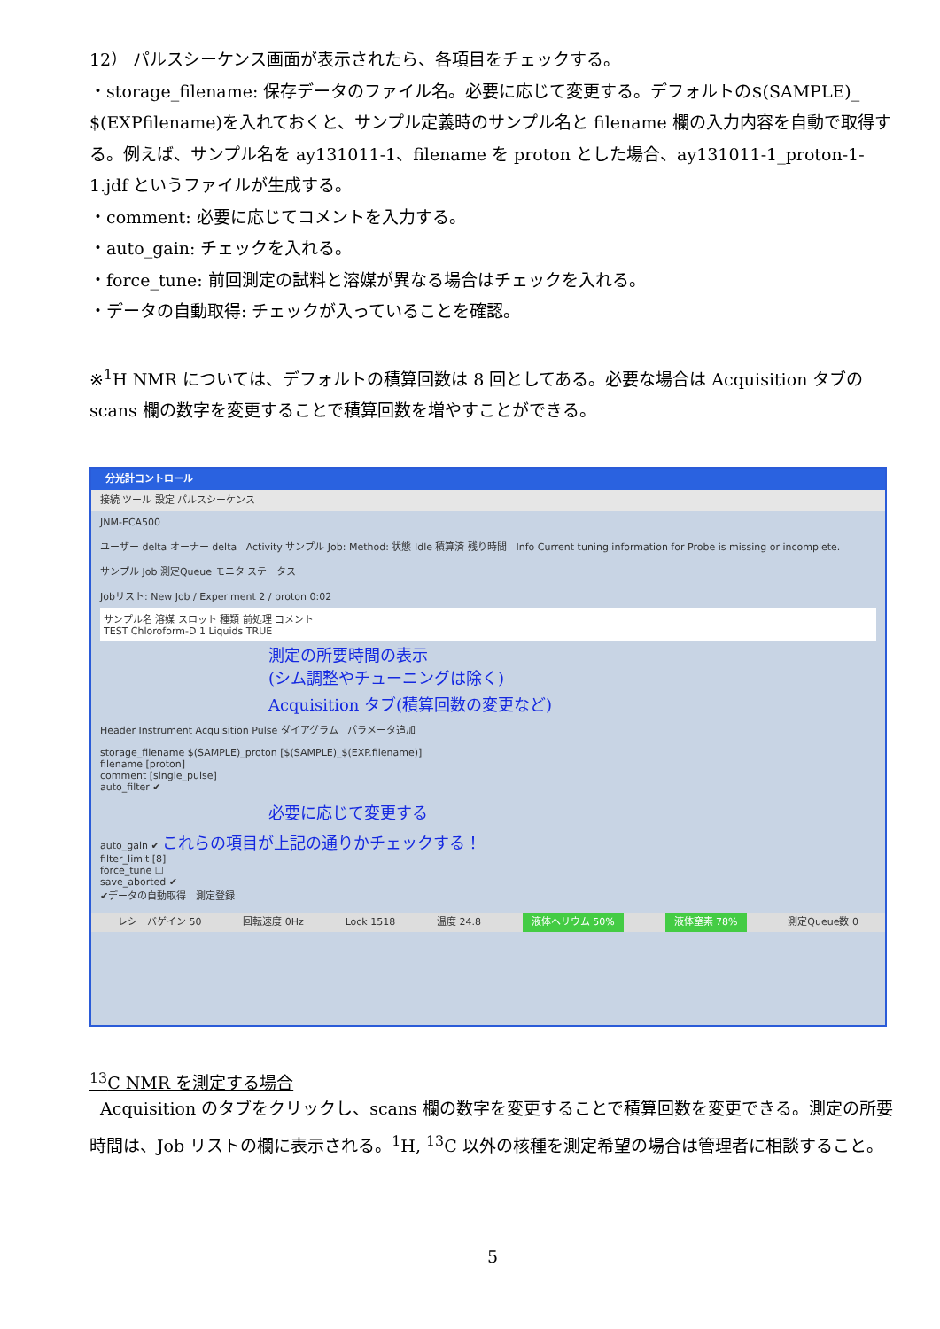12） パルスシーケンス画面が表示されたら、各項目をチェックする。
・storage_filename: 保存データのファイル名。必要に応じて変更する。デフォルトの$(SAMPLE)_ $(EXPfilename)を入れておくと、サンプル定義時のサンプル名と filename 欄の入力内容を自動で取得する。例えば、サンプル名を ay131011-1、filename を proton とした場合、ay131011-1_proton-1-1.jdf というファイルが生成する。
・comment: 必要に応じてコメントを入力する。
・auto_gain: チェックを入れる。
・force_tune: 前回測定の試料と溶媒が異なる場合はチェックを入れる。
・データの自動取得: チェックが入っていることを確認。
※<sup>1</sup>H NMR については、デフォルトの積算回数は 8 回としてある。必要な場合は Acquisition タブの scans 欄の数字を変更することで積算回数を増やすことができる。
分光計コントロール
接続 ツール 設定 パルスシーケンス
JNM-ECA500
ユーザー delta オーナー delta Activity サンプル Job: Method: 状態 Idle 積算済 残り時間 Info Current tuning information for Probe is missing or incomplete.
サンプル Job 測定Queue モニタ ステータス
Jobリスト: New Job / Experiment 2 / proton 0:02
サンプル名 溶媒 スロット 種類 前処理 コメント
TEST Chloroform-D 1 Liquids TRUE
測定の所要時間の表示
(シム調整やチューニングは除く)
Acquisition タブ(積算回数の変更など)
Header Instrument Acquisition Pulse ダイアグラム パラメータ追加
storage_filename $(SAMPLE)_proton [$(SAMPLE)_$(EXP.filename)]
filename [proton]
comment [single_pulse]
auto_filter ✔
必要に応じて変更する
auto_gain ✔ これらの項目が上記の通りかチェックする！
filter_limit [8]
force_tune ☐
save_aborted ✔
✔データの自動取得 測定登録
レシーバゲイン 50 回転速度 0Hz Lock 1518 温度 24.8 液体ヘリウム 50% 液体窒素 78% 測定Queue数 0
<sup>13</sup>C NMR を測定する場合
Acquisition のタブをクリックし、scans 欄の数字を変更することで積算回数を変更できる。測定の所要時間は、Job リストの欄に表示される。<sup>1</sup>H, <sup>13</sup>C 以外の核種を測定希望の場合は管理者に相談すること。
5